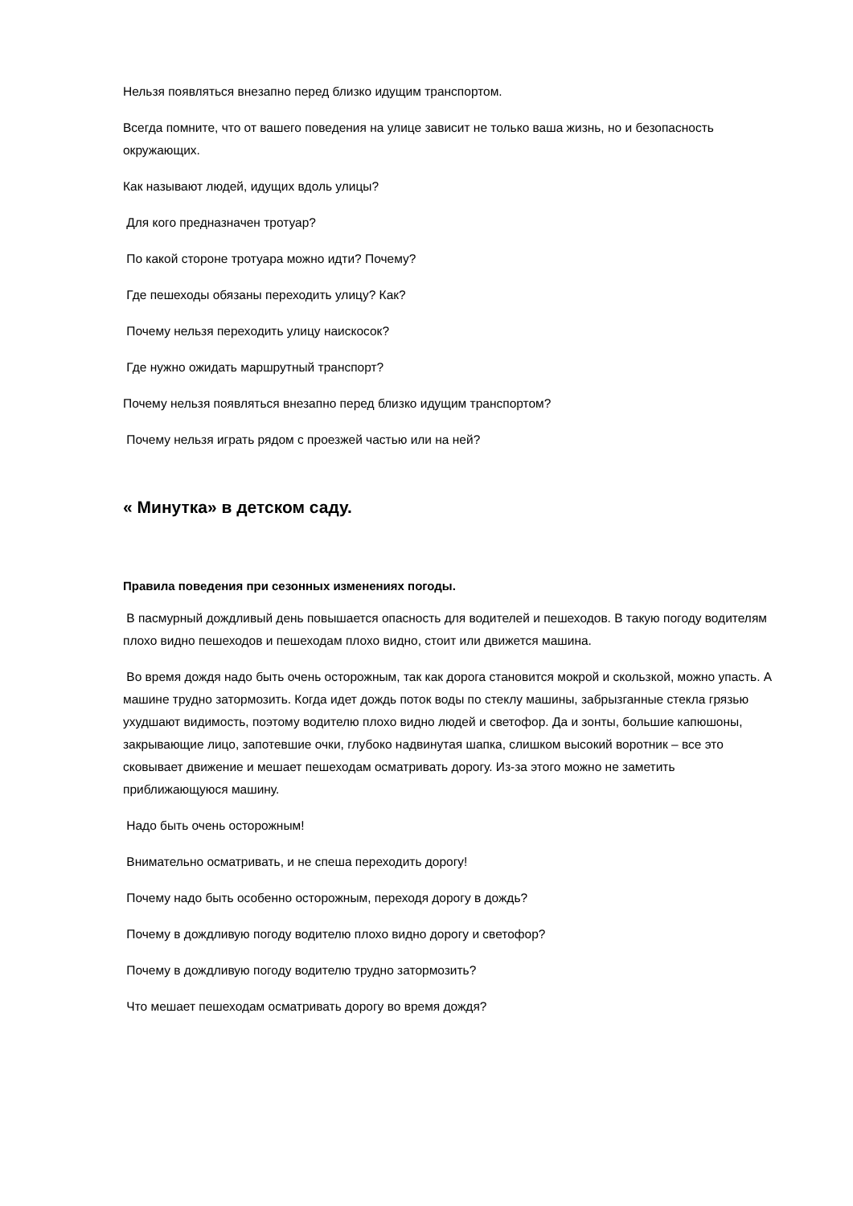Нельзя появляться внезапно перед близко идущим транспортом.
Всегда помните, что от вашего поведения на улице зависит не только ваша жизнь, но и безопасность окружающих.
Как называют людей, идущих вдоль улицы?
Для кого предназначен тротуар?
По какой стороне тротуара можно идти? Почему?
Где пешеходы обязаны переходить улицу? Как?
Почему нельзя переходить улицу наискосок?
Где нужно ожидать маршрутный транспорт?
Почему нельзя появляться внезапно перед близко идущим транспортом?
Почему нельзя играть рядом с проезжей частью или на ней?
« Минутка» в детском саду.
Правила поведения при сезонных изменениях погоды.
В пасмурный дождливый день повышается опасность для водителей и пешеходов. В такую погоду водителям плохо видно пешеходов и пешеходам плохо видно, стоит или движется машина.
Во время дождя надо быть очень осторожным, так как дорога становится мокрой и скользкой, можно упасть. А машине трудно затормозить. Когда идет дождь поток воды по стеклу машины, забрызганные стекла грязью ухудшают видимость, поэтому водителю плохо видно людей и светофор. Да и зонты, большие капюшоны, закрывающие лицо, запотевшие очки, глубоко надвинутая шапка, слишком высокий воротник – все это сковывает движение и мешает пешеходам осматривать дорогу. Из-за этого можно не заметить приближающуюся машину.
Надо быть очень осторожным!
Внимательно осматривать, и не спеша переходить дорогу!
Почему надо быть особенно осторожным, переходя дорогу в дождь?
Почему в дождливую погоду водителю плохо видно дорогу и светофор?
Почему в дождливую погоду водителю трудно затормозить?
Что мешает пешеходам осматривать дорогу во время дождя?